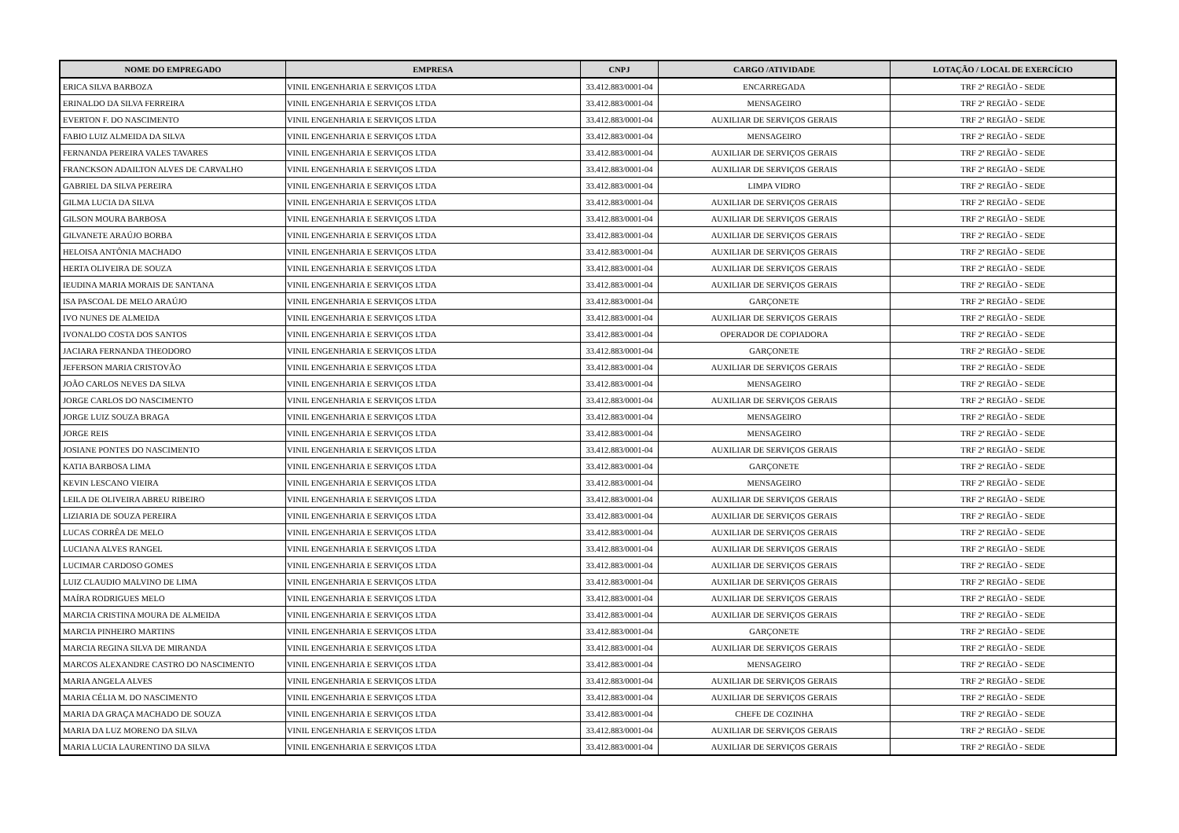| NOME DO EMPREGADO | EMPRESA | CNPJ | CARGO /ATIVIDADE | LOTAÇÃO / LOCAL DE EXERCÍCIO |
| --- | --- | --- | --- | --- |
| ERICA SILVA BARBOZA | VINIL ENGENHARIA E SERVIÇOS LTDA | 33.412.883/0001-04 | ENCARREGADA | TRF 2ª REGIÃO - SEDE |
| ERINALDO DA SILVA FERREIRA | VINIL ENGENHARIA E SERVIÇOS LTDA | 33.412.883/0001-04 | MENSAGEIRO | TRF 2ª REGIÃO - SEDE |
| EVERTON F. DO NASCIMENTO | VINIL ENGENHARIA E SERVIÇOS LTDA | 33.412.883/0001-04 | AUXILIAR DE SERVIÇOS GERAIS | TRF 2ª REGIÃO - SEDE |
| FABIO LUIZ ALMEIDA DA SILVA | VINIL ENGENHARIA E SERVIÇOS LTDA | 33.412.883/0001-04 | MENSAGEIRO | TRF 2ª REGIÃO - SEDE |
| FERNANDA PEREIRA VALES TAVARES | VINIL ENGENHARIA E SERVIÇOS LTDA | 33.412.883/0001-04 | AUXILIAR DE SERVIÇOS GERAIS | TRF 2ª REGIÃO - SEDE |
| FRANCKSON ADAILTON ALVES DE CARVALHO | VINIL ENGENHARIA E SERVIÇOS LTDA | 33.412.883/0001-04 | AUXILIAR DE SERVIÇOS GERAIS | TRF 2ª REGIÃO - SEDE |
| GABRIEL DA SILVA PEREIRA | VINIL ENGENHARIA E SERVIÇOS LTDA | 33.412.883/0001-04 | LIMPA VIDRO | TRF 2ª REGIÃO - SEDE |
| GILMA LUCIA DA SILVA | VINIL ENGENHARIA E SERVIÇOS LTDA | 33.412.883/0001-04 | AUXILIAR DE SERVIÇOS GERAIS | TRF 2ª REGIÃO - SEDE |
| GILSON MOURA BARBOSA | VINIL ENGENHARIA E SERVIÇOS LTDA | 33.412.883/0001-04 | AUXILIAR DE SERVIÇOS GERAIS | TRF 2ª REGIÃO - SEDE |
| GILVANETE ARAÚJO BORBA | VINIL ENGENHARIA E SERVIÇOS LTDA | 33.412.883/0001-04 | AUXILIAR DE SERVIÇOS GERAIS | TRF 2ª REGIÃO - SEDE |
| HELOISA ANTÔNIA MACHADO | VINIL ENGENHARIA E SERVIÇOS LTDA | 33.412.883/0001-04 | AUXILIAR DE SERVIÇOS GERAIS | TRF 2ª REGIÃO - SEDE |
| HERTA OLIVEIRA DE SOUZA | VINIL ENGENHARIA E SERVIÇOS LTDA | 33.412.883/0001-04 | AUXILIAR DE SERVIÇOS GERAIS | TRF 2ª REGIÃO - SEDE |
| IEUDINA MARIA MORAIS DE SANTANA | VINIL ENGENHARIA E SERVIÇOS LTDA | 33.412.883/0001-04 | AUXILIAR DE SERVIÇOS GERAIS | TRF 2ª REGIÃO - SEDE |
| ISA PASCOAL DE MELO ARAÚJO | VINIL ENGENHARIA E SERVIÇOS LTDA | 33.412.883/0001-04 | GARÇONETE | TRF 2ª REGIÃO - SEDE |
| IVO NUNES DE ALMEIDA | VINIL ENGENHARIA E SERVIÇOS LTDA | 33.412.883/0001-04 | AUXILIAR DE SERVIÇOS GERAIS | TRF 2ª REGIÃO - SEDE |
| IVONALDO COSTA DOS SANTOS | VINIL ENGENHARIA E SERVIÇOS LTDA | 33.412.883/0001-04 | OPERADOR DE COPIADORA | TRF 2ª REGIÃO - SEDE |
| JACIARA FERNANDA THEODORO | VINIL ENGENHARIA E SERVIÇOS LTDA | 33.412.883/0001-04 | GARÇONETE | TRF 2ª REGIÃO - SEDE |
| JEFERSON MARIA CRISTOVÃO | VINIL ENGENHARIA E SERVIÇOS LTDA | 33.412.883/0001-04 | AUXILIAR DE SERVIÇOS GERAIS | TRF 2ª REGIÃO - SEDE |
| JOÃO CARLOS NEVES DA SILVA | VINIL ENGENHARIA E SERVIÇOS LTDA | 33.412.883/0001-04 | MENSAGEIRO | TRF 2ª REGIÃO - SEDE |
| JORGE CARLOS DO NASCIMENTO | VINIL ENGENHARIA E SERVIÇOS LTDA | 33.412.883/0001-04 | AUXILIAR DE SERVIÇOS GERAIS | TRF 2ª REGIÃO - SEDE |
| JORGE LUIZ SOUZA BRAGA | VINIL ENGENHARIA E SERVIÇOS LTDA | 33.412.883/0001-04 | MENSAGEIRO | TRF 2ª REGIÃO - SEDE |
| JORGE REIS | VINIL ENGENHARIA E SERVIÇOS LTDA | 33.412.883/0001-04 | MENSAGEIRO | TRF 2ª REGIÃO - SEDE |
| JOSIANE PONTES DO NASCIMENTO | VINIL ENGENHARIA E SERVIÇOS LTDA | 33.412.883/0001-04 | AUXILIAR DE SERVIÇOS GERAIS | TRF 2ª REGIÃO - SEDE |
| KATIA BARBOSA LIMA | VINIL ENGENHARIA E SERVIÇOS LTDA | 33.412.883/0001-04 | GARÇONETE | TRF 2ª REGIÃO - SEDE |
| KEVIN LESCANO VIEIRA | VINIL ENGENHARIA E SERVIÇOS LTDA | 33.412.883/0001-04 | MENSAGEIRO | TRF 2ª REGIÃO - SEDE |
| LEILA DE OLIVEIRA ABREU RIBEIRO | VINIL ENGENHARIA E SERVIÇOS LTDA | 33.412.883/0001-04 | AUXILIAR DE SERVIÇOS GERAIS | TRF 2ª REGIÃO - SEDE |
| LIZIARIA DE SOUZA PEREIRA | VINIL ENGENHARIA E SERVIÇOS LTDA | 33.412.883/0001-04 | AUXILIAR DE SERVIÇOS GERAIS | TRF 2ª REGIÃO - SEDE |
| LUCAS CORRÊA DE MELO | VINIL ENGENHARIA E SERVIÇOS LTDA | 33.412.883/0001-04 | AUXILIAR DE SERVIÇOS GERAIS | TRF 2ª REGIÃO - SEDE |
| LUCIANA ALVES RANGEL | VINIL ENGENHARIA E SERVIÇOS LTDA | 33.412.883/0001-04 | AUXILIAR DE SERVIÇOS GERAIS | TRF 2ª REGIÃO - SEDE |
| LUCIMAR CARDOSO GOMES | VINIL ENGENHARIA E SERVIÇOS LTDA | 33.412.883/0001-04 | AUXILIAR DE SERVIÇOS GERAIS | TRF 2ª REGIÃO - SEDE |
| LUIZ CLAUDIO MALVINO DE LIMA | VINIL ENGENHARIA E SERVIÇOS LTDA | 33.412.883/0001-04 | AUXILIAR DE SERVIÇOS GERAIS | TRF 2ª REGIÃO - SEDE |
| MAÍRA RODRIGUES MELO | VINIL ENGENHARIA E SERVIÇOS LTDA | 33.412.883/0001-04 | AUXILIAR DE SERVIÇOS GERAIS | TRF 2ª REGIÃO - SEDE |
| MARCIA CRISTINA MOURA DE ALMEIDA | VINIL ENGENHARIA E SERVIÇOS LTDA | 33.412.883/0001-04 | AUXILIAR DE SERVIÇOS GERAIS | TRF 2ª REGIÃO - SEDE |
| MARCIA PINHEIRO MARTINS | VINIL ENGENHARIA E SERVIÇOS LTDA | 33.412.883/0001-04 | GARÇONETE | TRF 2ª REGIÃO - SEDE |
| MARCIA REGINA SILVA DE MIRANDA | VINIL ENGENHARIA E SERVIÇOS LTDA | 33.412.883/0001-04 | AUXILIAR DE SERVIÇOS GERAIS | TRF 2ª REGIÃO - SEDE |
| MARCOS ALEXANDRE CASTRO DO NASCIMENTO | VINIL ENGENHARIA E SERVIÇOS LTDA | 33.412.883/0001-04 | MENSAGEIRO | TRF 2ª REGIÃO - SEDE |
| MARIA ANGELA ALVES | VINIL ENGENHARIA E SERVIÇOS LTDA | 33.412.883/0001-04 | AUXILIAR DE SERVIÇOS GERAIS | TRF 2ª REGIÃO - SEDE |
| MARIA CÉLIA M. DO NASCIMENTO | VINIL ENGENHARIA E SERVIÇOS LTDA | 33.412.883/0001-04 | AUXILIAR DE SERVIÇOS GERAIS | TRF 2ª REGIÃO - SEDE |
| MARIA DA GRAÇA MACHADO DE SOUZA | VINIL ENGENHARIA E SERVIÇOS LTDA | 33.412.883/0001-04 | CHEFE DE COZINHA | TRF 2ª REGIÃO - SEDE |
| MARIA DA LUZ MORENO DA SILVA | VINIL ENGENHARIA E SERVIÇOS LTDA | 33.412.883/0001-04 | AUXILIAR DE SERVIÇOS GERAIS | TRF 2ª REGIÃO - SEDE |
| MARIA LUCIA LAURENTINO DA SILVA | VINIL ENGENHARIA E SERVIÇOS LTDA | 33.412.883/0001-04 | AUXILIAR DE SERVIÇOS GERAIS | TRF 2ª REGIÃO - SEDE |